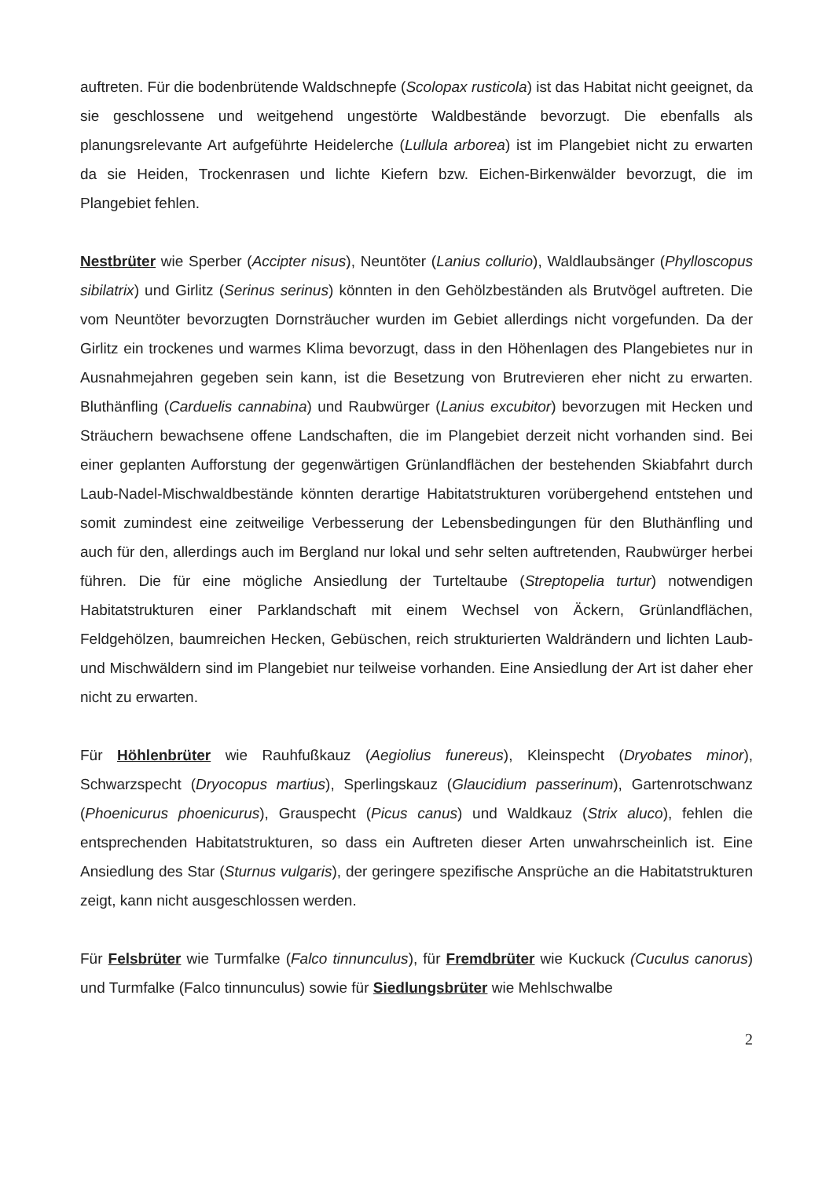auftreten. Für die bodenbrütende Waldschnepfe (Scolopax rusticola) ist das Habitat nicht geeignet, da sie geschlossene und weitgehend ungestörte Waldbestände bevorzugt. Die ebenfalls als planungsrelevante Art aufgeführte Heidelerche (Lullula arborea) ist im Plangebiet nicht zu erwarten da sie Heiden, Trockenrasen und lichte Kiefern bzw. Eichen-Birkenwälder bevorzugt, die im Plangebiet fehlen.
Nestbrüter wie Sperber (Accipter nisus), Neuntöter (Lanius collurio), Waldlaubsänger (Phylloscopus sibilatrix) und Girlitz (Serinus serinus) könnten in den Gehölzbeständen als Brutvögel auftreten. Die vom Neuntöter bevorzugten Dornsträucher wurden im Gebiet allerdings nicht vorgefunden. Da der Girlitz ein trockenes und warmes Klima bevorzugt, dass in den Höhenlagen des Plangebietes nur in Ausnahmejahren gegeben sein kann, ist die Besetzung von Brutrevieren eher nicht zu erwarten. Bluthänfling (Carduelis cannabina) und Raubwürger (Lanius excubitor) bevorzugen mit Hecken und Sträuchern bewachsene offene Landschaften, die im Plangebiet derzeit nicht vorhanden sind. Bei einer geplanten Aufforstung der gegenwärtigen Grünlandflächen der bestehenden Skiabfahrt durch Laub-Nadel-Mischwaldbestände könnten derartige Habitatstrukturen vorübergehend entstehen und somit zumindest eine zeitweilige Verbesserung der Lebensbedingungen für den Bluthänfling und auch für den, allerdings auch im Bergland nur lokal und sehr selten auftretenden, Raubwürger herbei führen. Die für eine mögliche Ansiedlung der Turteltaube (Streptopelia turtur) notwendigen Habitatstrukturen einer Parklandschaft mit einem Wechsel von Äckern, Grünlandflächen, Feldgehölzen, baumreichen Hecken, Gebüschen, reich strukturierten Waldrändern und lichten Laub- und Mischwäldern sind im Plangebiet nur teilweise vorhanden. Eine Ansiedlung der Art ist daher eher nicht zu erwarten.
Für Höhlenbrüter wie Rauhfußkauz (Aegiolius funereus), Kleinspecht (Dryobates minor), Schwarzspecht (Dryocopus martius), Sperlingskauz (Glaucidium passerinum), Gartenrotschwanz (Phoenicurus phoenicurus), Grauspecht (Picus canus) und Waldkauz (Strix aluco), fehlen die entsprechenden Habitatstrukturen, so dass ein Auftreten dieser Arten unwahrscheinlich ist. Eine Ansiedlung des Star (Sturnus vulgaris), der geringere spezifische Ansprüche an die Habitatstrukturen zeigt, kann nicht ausgeschlossen werden.
Für Felsbrüter wie Turmfalke (Falco tinnunculus), für Fremdbrüter wie Kuckuck (Cuculus canorus) und Turmfalke (Falco tinnunculus) sowie für Siedlungsbrüter wie Mehlschwalbe
2